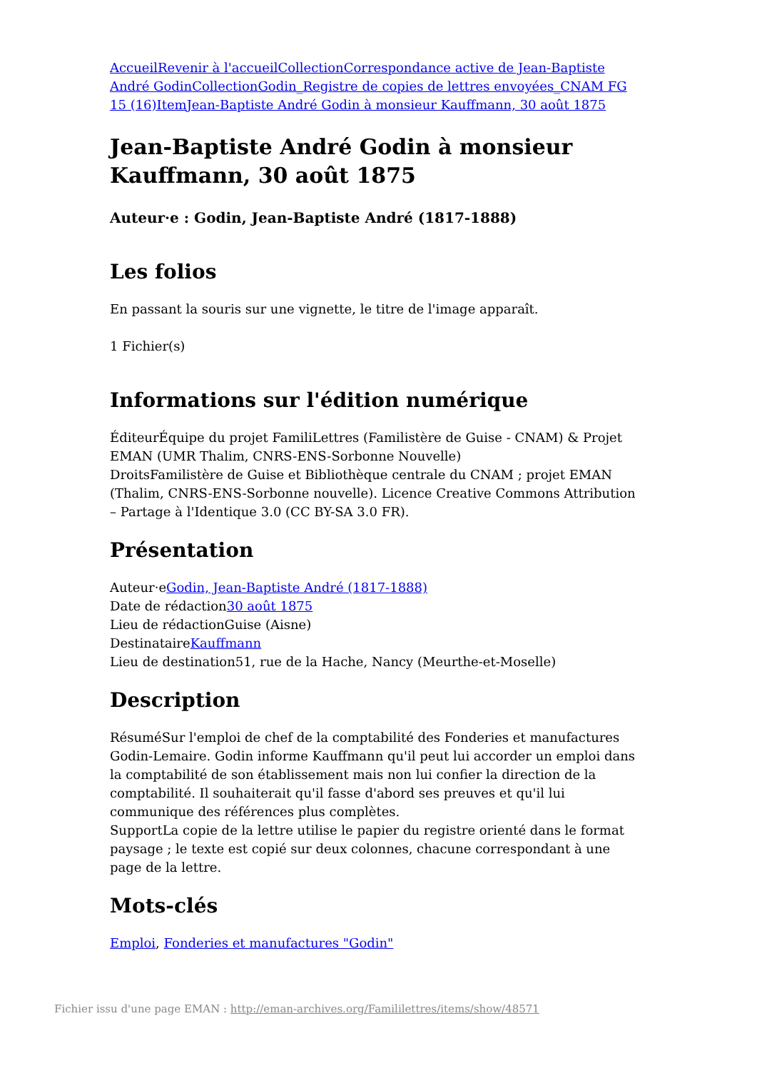Accueil Revenir à l'accueil Collection Correspondance active de Jean-Baptiste André Godin Collection Godin_Registre de copies de lettres envoyées_CNAM FG 15 (16) Item Jean-Baptiste André Godin à monsieur Kauffmann, 30 août 1875
Jean-Baptiste André Godin à monsieur Kauffmann, 30 août 1875
Auteur·e : Godin, Jean-Baptiste André (1817-1888)
Les folios
En passant la souris sur une vignette, le titre de l'image apparaît.
1 Fichier(s)
Informations sur l'édition numérique
ÉditeurÉquipe du projet FamiliLettres (Familistère de Guise - CNAM) & Projet EMAN (UMR Thalim, CNRS-ENS-Sorbonne Nouvelle)
DroitsFamilistère de Guise et Bibliothèque centrale du CNAM ; projet EMAN (Thalim, CNRS-ENS-Sorbonne nouvelle). Licence Creative Commons Attribution – Partage à l'Identique 3.0 (CC BY-SA 3.0 FR).
Présentation
Auteur·eGodin, Jean-Baptiste André (1817-1888)
Date de rédaction30 août 1875
Lieu de rédactionGuise (Aisne)
DestinataireKauffmann
Lieu de destination51, rue de la Hache, Nancy (Meurthe-et-Moselle)
Description
RésuméSur l'emploi de chef de la comptabilité des Fonderies et manufactures Godin-Lemaire. Godin informe Kauffmann qu'il peut lui accorder un emploi dans la comptabilité de son établissement mais non lui confier la direction de la comptabilité. Il souhaiterait qu'il fasse d'abord ses preuves et qu'il lui communique des références plus complètes.
SupportLa copie de la lettre utilise le papier du registre orienté dans le format paysage ; le texte est copié sur deux colonnes, chacune correspondant à une page de la lettre.
Mots-clés
Emploi, Fonderies et manufactures "Godin"
Fichier issu d'une page EMAN : http://eman-archives.org/Famililettres/items/show/48571